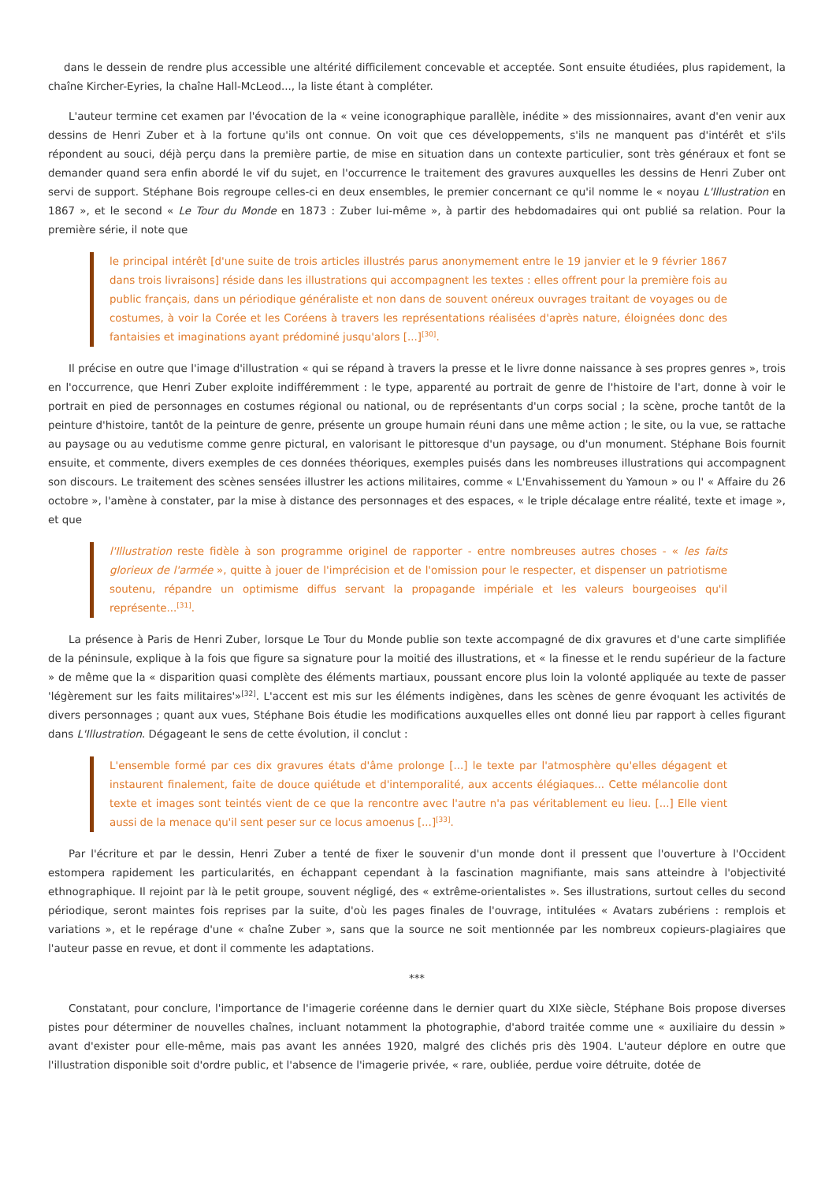dans le dessein de rendre plus accessible une altérité difficilement concevable et acceptée. Sont ensuite étudiées, plus rapidement, la chaîne Kircher-Eyries, la chaîne Hall-McLeod..., la liste étant à compléter.
L'auteur termine cet examen par l'évocation de la « veine iconographique parallèle, inédite » des missionnaires, avant d'en venir aux dessins de Henri Zuber et à la fortune qu'ils ont connue. On voit que ces développements, s'ils ne manquent pas d'intérêt et s'ils répondent au souci, déjà perçu dans la première partie, de mise en situation dans un contexte particulier, sont très généraux et font se demander quand sera enfin abordé le vif du sujet, en l'occurrence le traitement des gravures auxquelles les dessins de Henri Zuber ont servi de support. Stéphane Bois regroupe celles-ci en deux ensembles, le premier concernant ce qu'il nomme le « noyau L'Illustration en 1867 », et le second « Le Tour du Monde en 1873 : Zuber lui-même », à partir des hebdomadaires qui ont publié sa relation. Pour la première série, il note que
le principal intérêt [d'une suite de trois articles illustrés parus anonymement entre le 19 janvier et le 9 février 1867 dans trois livraisons] réside dans les illustrations qui accompagnent les textes : elles offrent pour la première fois au public français, dans un périodique généraliste et non dans de souvent onéreux ouvrages traitant de voyages ou de costumes, à voir la Corée et les Coréens à travers les représentations réalisées d'après nature, éloignées donc des fantaisies et imaginations ayant prédominé jusqu'alors [...]<sup>[30]</sup>.
Il précise en outre que l'image d'illustration « qui se répand à travers la presse et le livre donne naissance à ses propres genres », trois en l'occurrence, que Henri Zuber exploite indifféremment : le type, apparenté au portrait de genre de l'histoire de l'art, donne à voir le portrait en pied de personnages en costumes régional ou national, ou de représentants d'un corps social ; la scène, proche tantôt de la peinture d'histoire, tantôt de la peinture de genre, présente un groupe humain réuni dans une même action ; le site, ou la vue, se rattache au paysage ou au vedutisme comme genre pictural, en valorisant le pittoresque d'un paysage, ou d'un monument. Stéphane Bois fournit ensuite, et commente, divers exemples de ces données théoriques, exemples puisés dans les nombreuses illustrations qui accompagnent son discours. Le traitement des scènes sensées illustrer les actions militaires, comme « L'Envahissement du Yamoun » ou l' « Affaire du 26 octobre », l'amène à constater, par la mise à distance des personnages et des espaces, « le triple décalage entre réalité, texte et image », et que
l'Illustration reste fidèle à son programme originel de rapporter - entre nombreuses autres choses - « les faits glorieux de l'armée », quitte à jouer de l'imprécision et de l'omission pour le respecter, et dispenser un patriotisme soutenu, répandre un optimisme diffus servant la propagande impériale et les valeurs bourgeoises qu'il représente...<sup>[31]</sup>.
La présence à Paris de Henri Zuber, lorsque Le Tour du Monde publie son texte accompagné de dix gravures et d'une carte simplifiée de la péninsule, explique à la fois que figure sa signature pour la moitié des illustrations, et « la finesse et le rendu supérieur de la facture » de même que la « disparition quasi complète des éléments martiaux, poussant encore plus loin la volonté appliquée au texte de passer 'légèrement sur les faits militaires'»<sup>[32]</sup>. L'accent est mis sur les éléments indigènes, dans les scènes de genre évoquant les activités de divers personnages ; quant aux vues, Stéphane Bois étudie les modifications auxquelles elles ont donné lieu par rapport à celles figurant dans L'Illustration. Dégageant le sens de cette évolution, il conclut :
L'ensemble formé par ces dix gravures états d'âme prolonge [...] le texte par l'atmosphère qu'elles dégagent et instaurent finalement, faite de douce quiétude et d'intemporalité, aux accents élégiaques... Cette mélancolie dont texte et images sont teintés vient de ce que la rencontre avec l'autre n'a pas véritablement eu lieu. [...] Elle vient aussi de la menace qu'il sent peser sur ce locus amoenus [...]<sup>[33]</sup>.
Par l'écriture et par le dessin, Henri Zuber a tenté de fixer le souvenir d'un monde dont il pressent que l'ouverture à l'Occident estompera rapidement les particularités, en échappant cependant à la fascination magnifiante, mais sans atteindre à l'objectivité ethnographique. Il rejoint par là le petit groupe, souvent négligé, des « extrême-orientalistes ». Ses illustrations, surtout celles du second périodique, seront maintes fois reprises par la suite, d'où les pages finales de l'ouvrage, intitulées « Avatars zubériens : remplois et variations », et le repérage d'une « chaîne Zuber », sans que la source ne soit mentionnée par les nombreux copieurs-plagiaires que l'auteur passe en revue, et dont il commente les adaptations.
***
Constatant, pour conclure, l'importance de l'imagerie coréenne dans le dernier quart du XIXe siècle, Stéphane Bois propose diverses pistes pour déterminer de nouvelles chaînes, incluant notamment la photographie, d'abord traitée comme une « auxiliaire du dessin » avant d'exister pour elle-même, mais pas avant les années 1920, malgré des clichés pris dès 1904. L'auteur déplore en outre que l'illustration disponible soit d'ordre public, et l'absence de l'imagerie privée, « rare, oubliée, perdue voire détruite, dotée de